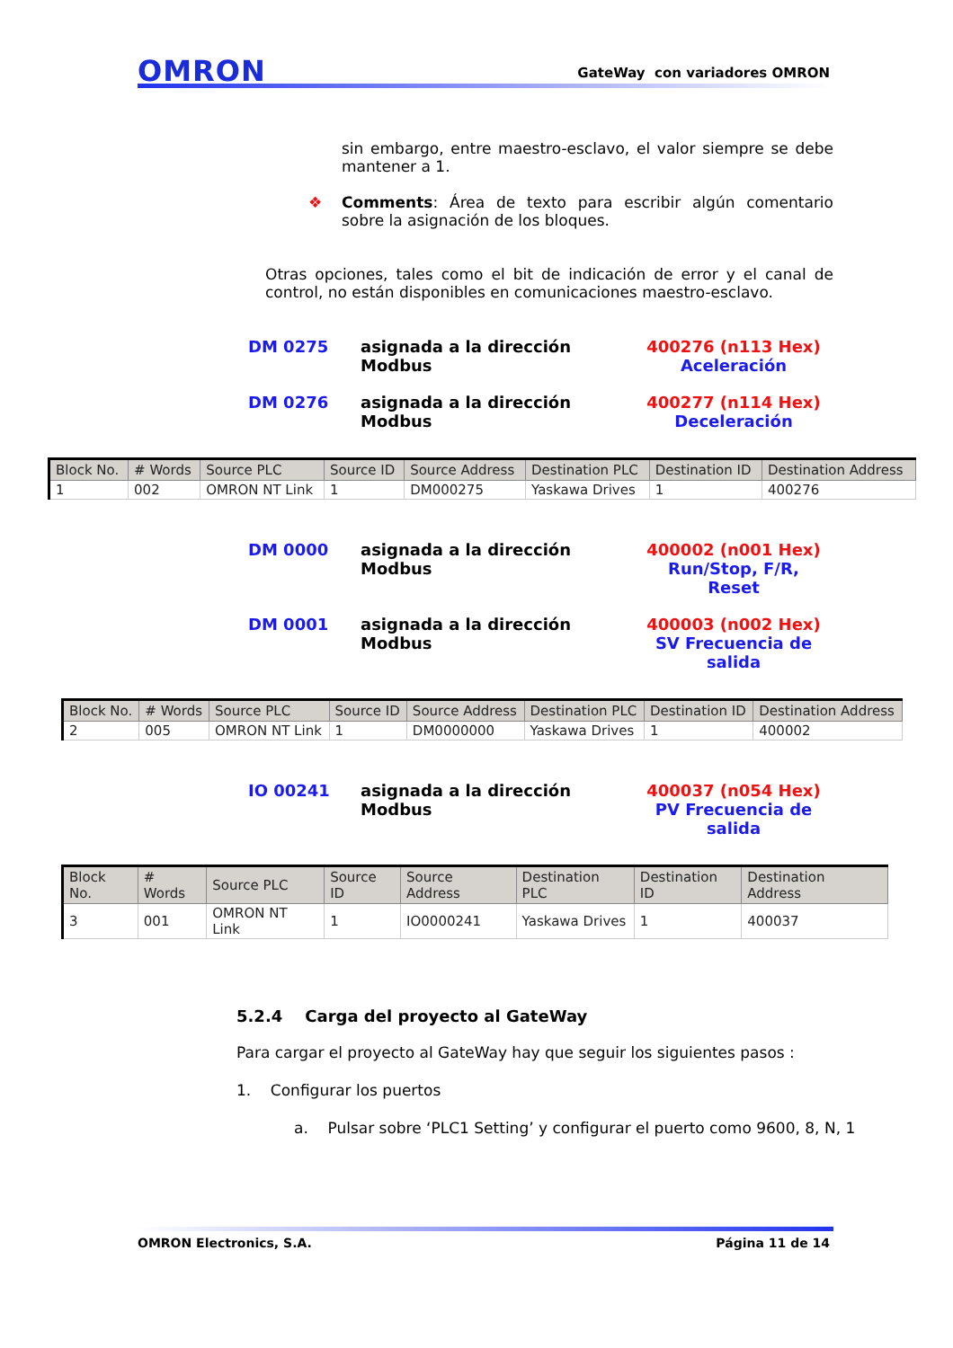OMRON
GateWay con variadores OMRON
sin embargo, entre maestro-esclavo, el valor siempre se debe mantener a 1.
❖ Comments: Área de texto para escribir algún comentario sobre la asignación de los bloques.
Otras opciones, tales como el bit de indicación de error y el canal de control, no están disponibles en comunicaciones maestro-esclavo.
DM 0275 asignada a la dirección Modbus 400276 (n113 Hex)
Aceleración
DM 0276 asignada a la dirección Modbus 400277 (n114 Hex)
Deceleración
| Block No. | # Words | Source PLC | Source ID | Source Address | Destination PLC | Destination ID | Destination Address |
| --- | --- | --- | --- | --- | --- | --- | --- |
| 1 | 002 | OMRON NT Link | 1 | DM000275 | Yaskawa Drives | 1 | 400276 |
DM 0000 asignada a la dirección Modbus 400002 (n001 Hex)
Run/Stop, F/R, Reset
DM 0001 asignada a la dirección Modbus 400003 (n002 Hex)
SV Frecuencia de salida
| Block No. | # Words | Source PLC | Source ID | Source Address | Destination PLC | Destination ID | Destination Address |
| --- | --- | --- | --- | --- | --- | --- | --- |
| 2 | 005 | OMRON NT Link | 1 | DM0000000 | Yaskawa Drives | 1 | 400002 |
IO 00241 asignada a la dirección Modbus 400037 (n054 Hex)
PV Frecuencia de salida
| Block No. | # Words | Source PLC | Source ID | Source Address | Destination PLC | Destination ID | Destination Address |
| --- | --- | --- | --- | --- | --- | --- | --- |
| 3 | 001 | OMRON NT Link | 1 | IO0000241 | Yaskawa Drives | 1 | 400037 |
5.2.4 Carga del proyecto al GateWay
Para cargar el proyecto al GateWay hay que seguir los siguientes pasos :
1. Configurar los puertos
a. Pulsar sobre ‘PLC1 Setting’ y configurar el puerto como 9600, 8, N, 1
OMRON Electronics, S.A. Página 11 de 14